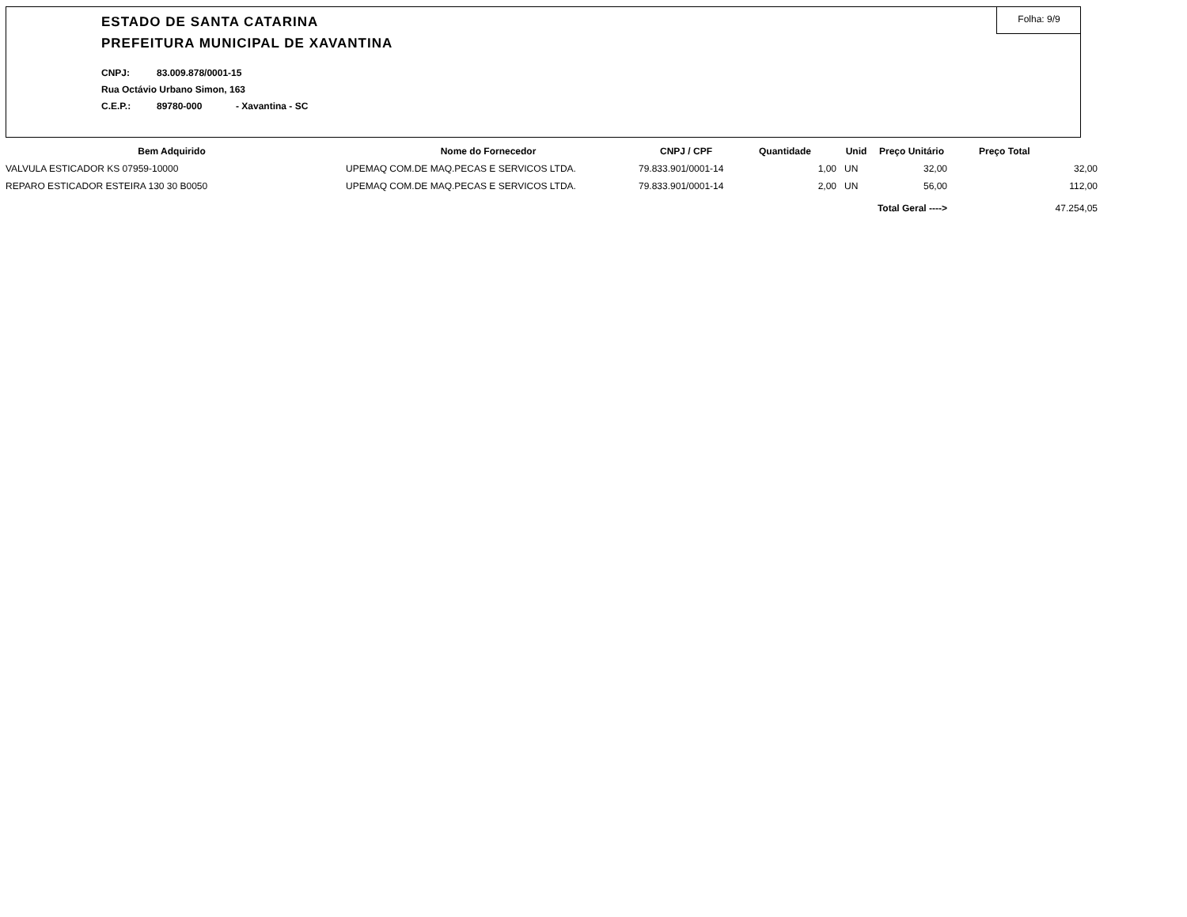Folha: 9/9
ESTADO DE SANTA CATARINA
PREFEITURA MUNICIPAL DE XAVANTINA
CNPJ: 83.009.878/0001-15
Rua Octávio Urbano Simon, 163
C.E.P.: 89780-000 - Xavantina - SC
| Bem Adquirido | Nome do Fornecedor | CNPJ / CPF | Quantidade | Unid | Preço Unitário | Preço Total |
| --- | --- | --- | --- | --- | --- | --- |
| VALVULA ESTICADOR KS 07959-10000 | UPEMAQ COM.DE MAQ.PECAS E SERVICOS LTDA. | 79.833.901/0001-14 | 1,00 | UN | 32,00 | 32,00 |
| REPARO ESTICADOR ESTEIRA 130 30 B0050 | UPEMAQ COM.DE MAQ.PECAS E SERVICOS LTDA. | 79.833.901/0001-14 | 2,00 | UN | 56,00 | 112,00 |
| Total Geral ----> | | | | | | 47.254,05 |